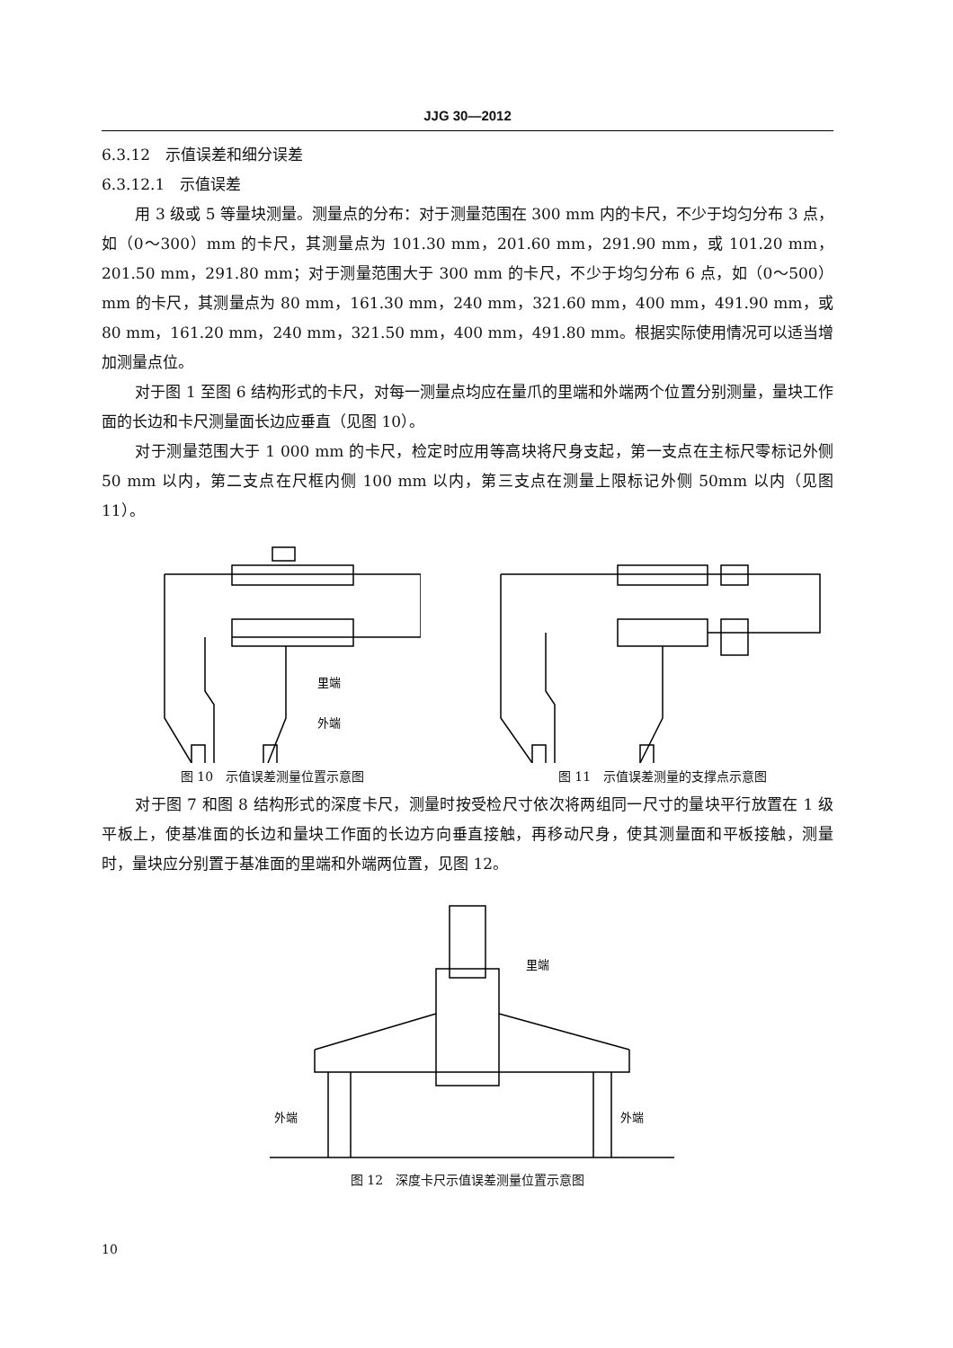JJG 30—2012
6.3.12　示值误差和细分误差
6.3.12.1　示值误差
用 3 级或 5 等量块测量。测量点的分布：对于测量范围在 300 mm 内的卡尺，不少于均匀分布 3 点，如（0～300）mm 的卡尺，其测量点为 101.30 mm，201.60 mm，291.90 mm，或 101.20 mm，201.50 mm，291.80 mm；对于测量范围大于 300 mm 的卡尺，不少于均匀分布 6 点，如（0～500）mm 的卡尺，其测量点为 80 mm，161.30 mm，240 mm，321.60 mm，400 mm，491.90 mm，或 80 mm，161.20 mm，240 mm，321.50 mm，400 mm，491.80 mm。根据实际使用情况可以适当增加测量点位。
对于图 1 至图 6 结构形式的卡尺，对每一测量点均应在量爪的里端和外端两个位置分别测量，量块工作面的长边和卡尺测量面长边应垂直（见图 10）。
对于测量范围大于 1 000 mm 的卡尺，检定时应用等高块将尺身支起，第一支点在主标尺零标记外侧 50 mm 以内，第二支点在尺框内侧 100 mm 以内，第三支点在测量上限标记外侧 50mm 以内（见图 11）。
里端
外端
图 10　示值误差测量位置示意图
图 11　示值误差测量的支撑点示意图
对于图 7 和图 8 结构形式的深度卡尺，测量时按受检尺寸依次将两组同一尺寸的量块平行放置在 1 级平板上，使基准面的长边和量块工作面的长边方向垂直接触，再移动尺身，使其测量面和平板接触，测量时，量块应分别置于基准面的里端和外端两位置，见图 12。
外端
外端
里端
图 12　深度卡尺示值误差测量位置示意图
10